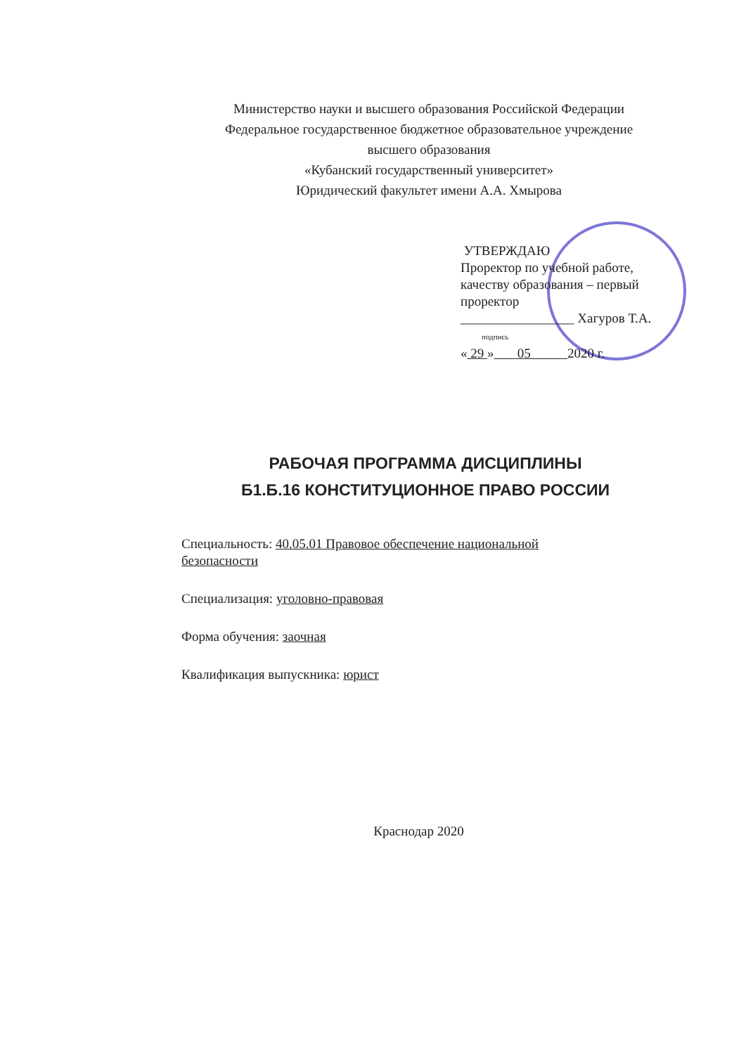Министерство науки и высшего образования Российской Федерации
Федеральное государственное бюджетное образовательное учреждение
высшего образования
«Кубанский государственный университет»
Юридический факультет имени А.А. Хмырова
УТВЕРЖДАЮ
Проректор по учебной работе,
качеству образования – первый
проректор
_________________ Хагуров Т.А.
подпись
« 29 » 05 2020 г.
РАБОЧАЯ ПРОГРАММА ДИСЦИПЛИНЫ
Б1.Б.16 КОНСТИТУЦИОННОЕ ПРАВО РОССИИ
Специальность: 40.05.01 Правовое обеспечение национальной безопасности
Специализация: уголовно-правовая
Форма обучения: заочная
Квалификация выпускника: юрист
Краснодар 2020